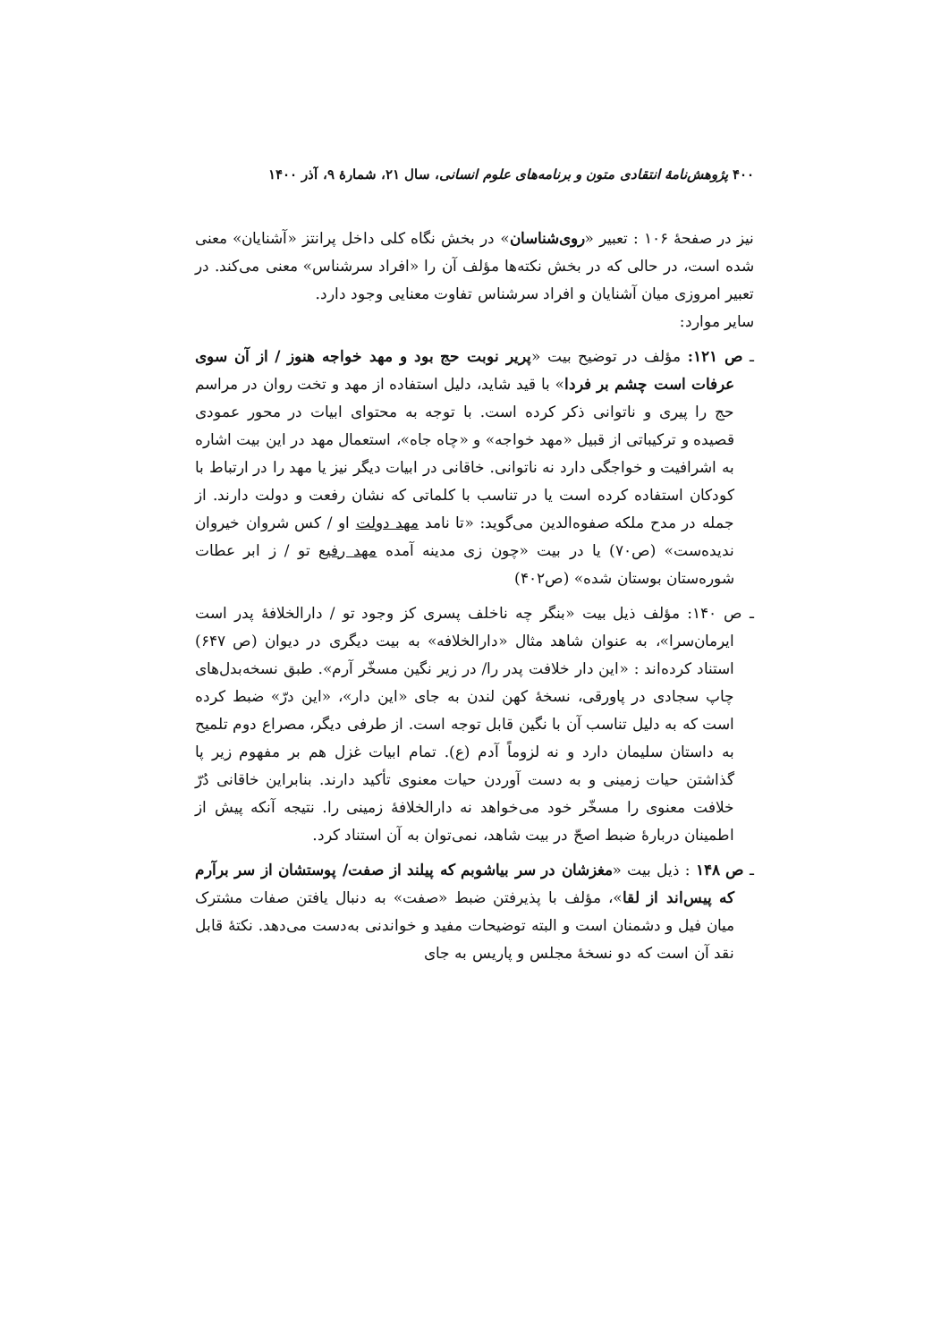۴۰۰ پژوهش‌نامهٔ انتقادی متون و برنامه‌های علوم انسانی، سال ۲۱، شمارهٔ ۹، آذر ۱۴۰۰
نیز در صفحهٔ ۱۰۶ : تعبیر «روی‌شناسان» در بخش نگاه کلی داخل پرانتز «آشنایان» معنی شده است، در حالی که در بخش نکته‌ها مؤلف آن را «افراد سرشناس» معنی می‌کند. در تعبیر امروزی میان آشنایان و افراد سرشناس تفاوت معنایی وجود دارد.
سایر موارد:
ـ ص ۱۲۱: مؤلف در توضیح بیت «پریر نوبت حج بود و مهد خواجه هنوز / از آن سوی عرفات است چشم بر فردا» با قید شاید، دلیل استفاده از مهد و تخت روان در مراسم حج را پیری و ناتوانی ذکر کرده است. با توجه به محتوای ابیات در محور عمودی قصیده و ترکیباتی از قبیل «مهد خواجه» و «چاه جاه»، استعمال مهد در این بیت اشاره به اشرافیت و خواجگی دارد نه ناتوانی. خاقانی در ابیات دیگر نیز یا مهد را در ارتباط با کودکان استفاده کرده است یا در تناسب با کلماتی که نشان رفعت و دولت دارند. از جمله در مدح ملکه صفوه‌الدین می‌گوید: «تا نامد مهد دولت او / کس شروان خیروان ندیده‌ست» (ص۷۰) یا در بیت «چون زی مدینه آمده مهد رفیع تو / ز ابر عطات شوره‌ستان بوستان شده» (ص۴۰۲)
ـ ص ۱۴۰: مؤلف ذیل بیت «بنگر چه ناخلف پسری کز وجود تو / دارالخلافهٔ پدر است ایرمان‌سرا»، به عنوان شاهد مثال «دارالخلافه» به بیت دیگری در دیوان (ص ۶۴۷) استناد کرده‌اند : «این دار خلافت پدر را/ در زیر نگین مسخّر آرم». طبق نسخه‌بدل‌های چاپ سجادی در پاورقی، نسخهٔ کهن لندن به جای «این دار»، «این درّ» ضبط کرده است که به دلیل تناسب آن با نگین قابل توجه است. از طرفی دیگر، مصراع دوم تلمیح به داستان سلیمان دارد و نه لزوماً آدم (ع). تمام ابیات غزل هم بر مفهوم زیر پا گذاشتن حیات زمینی و به دست آوردن حیات معنوی تأکید دارند. بنابراین خاقانی دُرّ خلافت معنوی را مسخّر خود می‌خواهد نه دارالخلافهٔ زمینی را. نتیجه آنکه پیش از اطمینان دربارهٔ ضبط اصحّ در بیت شاهد، نمی‌توان به آن استناد کرد.
ـ ص ۱۴۸ : ذیل بیت «مغزشان در سر بیاشوبم که پیلند از صفت/ پوستشان از سر برآرم که پیس‌اند از لقا»، مؤلف با پذیرفتن ضبط «صفت» به دنبال یافتن صفات مشترک میان فیل و دشمنان است و البته توضیحات مفید و خواندنی به‌دست می‌دهد. نکتهٔ قابل نقد آن است که دو نسخهٔ مجلس و پاریس به جای